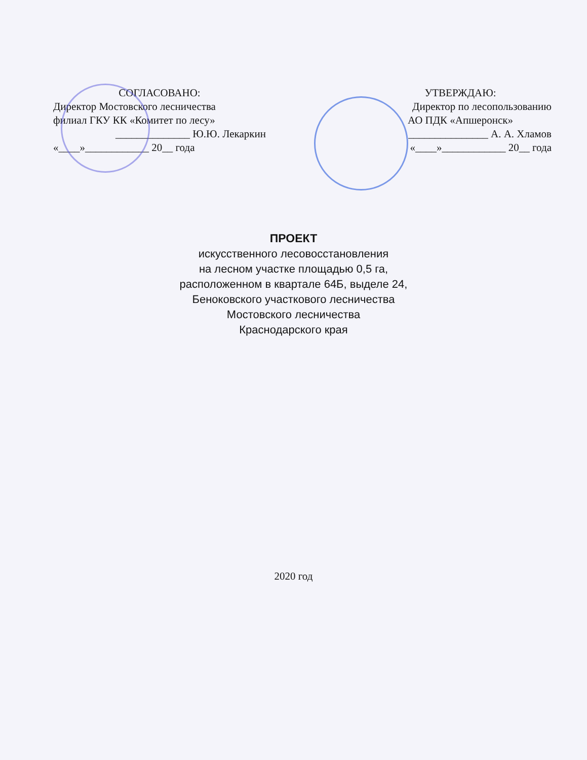СОГЛАСОВАНО:
Директор Мостовского лесничества
филиал ГКУ КК «Комитет по лесу»
______________ Ю.Ю. Лекаркин
«____»____________ 20__ года
УТВЕРЖДАЮ:
Директор по лесопользованию
АО ПДК «Апшеронск»
_______________ А. А. Хламов
«____»____________ 20__ года
ПРОЕКТ
искусственного лесовосстановления
на лесном участке площадью 0,5 га,
расположенном в квартале 64Б, выделе 24,
Беноковского участкового лесничества
Мостовского лесничества
Краснодарского края
2020 год